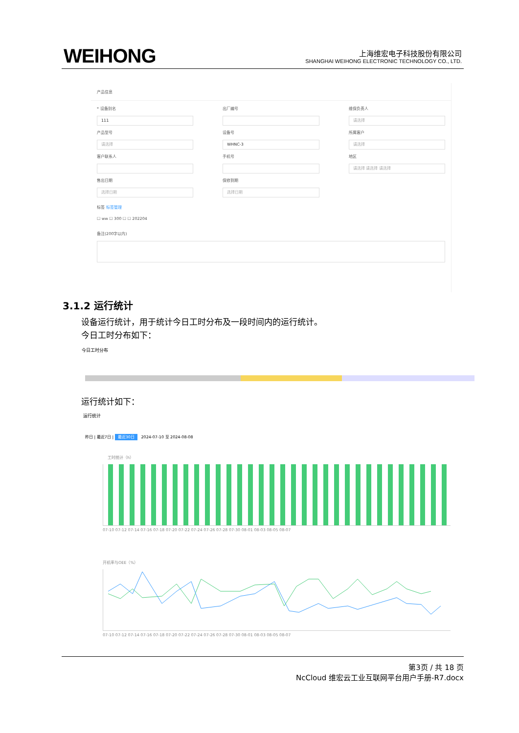WEIHONG
上海维宏电子科技股份有限公司
SHANGHAI WEIHONG ELECTRONIC TECHNOLOGY CO., LTD.
产品信息
* 设备别名
111
出厂编号
维保负责人
请选择
产品型号
请选择
设备号
WHNC-3
所属客户
请选择
客户联系人
手机号
地区
请选择 请选择 请选择
售出日期
选择日期
保修到期
选择日期
标签 标签管理
☐ ww ☐ 300 ☐ ☐ 202204
备注(200字以内)
3.1.2 运行统计
设备运行统计，用于统计今日工时分布及一段时间内的运行统计。
今日工时分布如下：
今日工时分布
运行统计如下：
运行统计
昨日 | 最近7日 | 最近30日 2024-07-10 至 2024-08-08
工时统计（h）
07-10 07-12 07-14 07-16 07-18 07-20 07-22 07-24 07-26 07-28 07-30 08-01 08-03 08-05 08-07
开机率与OEE（%）
07-10 07-12 07-14 07-16 07-18 07-20 07-22 07-24 07-26 07-28 07-30 08-01 08-03 08-05 08-07
第3页 / 共 18 页
NcCloud 维宏云工业互联网平台用户手册-R7.docx